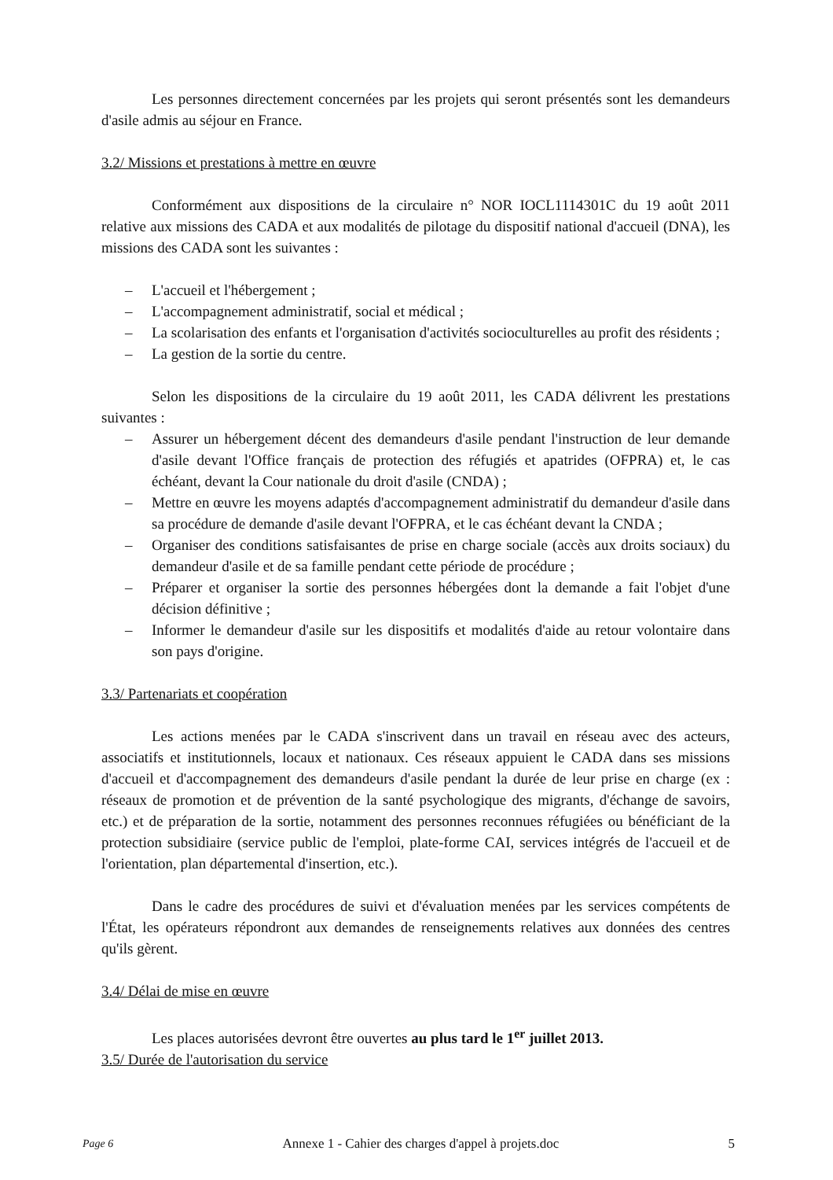Les personnes directement concernées par les projets qui seront présentés sont les demandeurs d'asile admis au séjour en France.
3.2/ Missions et prestations à mettre en œuvre
Conformément aux dispositions de la circulaire n° NOR IOCL1114301C du 19 août 2011 relative aux missions des CADA et aux modalités de pilotage du dispositif national d'accueil (DNA), les missions des CADA sont les suivantes :
– L'accueil et l'hébergement ;
– L'accompagnement administratif, social et médical ;
– La scolarisation des enfants et l'organisation d'activités socioculturelles au profit des résidents ;
– La gestion de la sortie du centre.
Selon les dispositions de la circulaire du 19 août 2011, les CADA délivrent les prestations suivantes :
– Assurer un hébergement décent des demandeurs d'asile pendant l'instruction de leur demande d'asile devant l'Office français de protection des réfugiés et apatrides (OFPRA) et, le cas échéant, devant la Cour nationale du droit d'asile (CNDA) ;
– Mettre en œuvre les moyens adaptés d'accompagnement administratif du demandeur d'asile dans sa procédure de demande d'asile devant l'OFPRA, et le cas échéant devant la CNDA ;
– Organiser des conditions satisfaisantes de prise en charge sociale (accès aux droits sociaux) du demandeur d'asile et de sa famille pendant cette période de procédure ;
– Préparer et organiser la sortie des personnes hébergées dont la demande a fait l'objet d'une décision définitive ;
– Informer le demandeur d'asile sur les dispositifs et modalités d'aide au retour volontaire dans son pays d'origine.
3.3/ Partenariats et coopération
Les actions menées par le CADA s'inscrivent dans un travail en réseau avec des acteurs, associatifs et institutionnels, locaux et nationaux. Ces réseaux appuient le CADA dans ses missions d'accueil et d'accompagnement des demandeurs d'asile pendant la durée de leur prise en charge (ex : réseaux de promotion et de prévention de la santé psychologique des migrants, d'échange de savoirs, etc.) et de préparation de la sortie, notamment des personnes reconnues réfugiées ou bénéficiant de la protection subsidiaire (service public de l'emploi, plate-forme CAI, services intégrés de l'accueil et de l'orientation, plan départemental d'insertion, etc.).
Dans le cadre des procédures de suivi et d'évaluation menées par les services compétents de l'État, les opérateurs répondront aux demandes de renseignements relatives aux données des centres qu'ils gèrent.
3.4/ Délai de mise en œuvre
Les places autorisées devront être ouvertes au plus tard le 1<sup>er</sup> juillet 2013.
3.5/ Durée de l'autorisation du service
Page 6 Annexe 1 - Cahier des charges d'appel à projets.doc 5